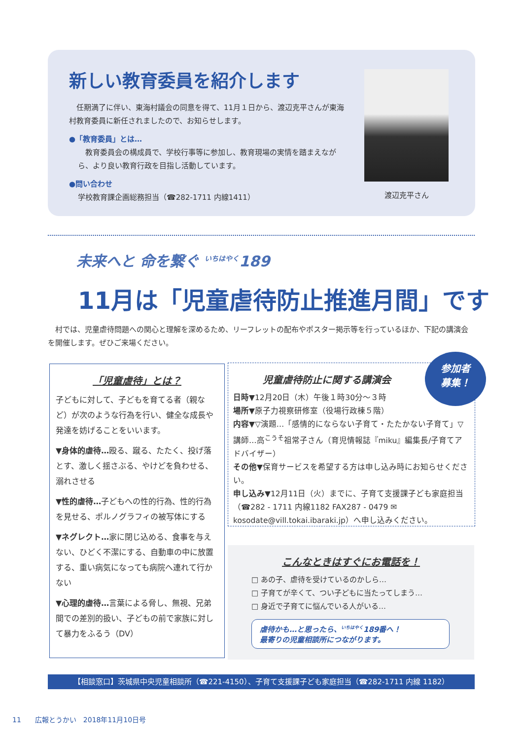新しい教育委員を紹介します
　任期満了に伴い、東海村議会の同意を得て、11月１日から、渡辺克平さんが東海村教育委員に新任されましたので、お知らせします。
●「教育委員」とは…
　教育委員会の構成員で、学校行事等に参加し、教育現場の実情を踏まえながら、より良い教育行政を目指し活動しています。
●問い合わせ
学校教育課企画総務担当（☎282-1711 内線1411）
渡辺克平さん
未来へと 命を繋ぐ <sup>いちはやく</sup>189
11月は「児童虐待防止推進月間」です
　村では、児童虐待問題への関心と理解を深めるため、リーフレットの配布やポスター掲示等を行っているほか、下記の講演会を開催します。ぜひご来場ください。
「児童虐待」とは？
子どもに対して、子どもを育てる者（親など）が次のような行為を行い、健全な成長や発達を妨げることをいいます。
▼身体的虐待…殴る、蹴る、たたく、投げ落とす、激しく揺さぶる、やけどを負わせる、溺れさせる
▼性的虐待…子どもへの性的行為、性的行為を見せる、ポルノグラフィの被写体にする
▼ネグレクト…家に閉じ込める、食事を与えない、ひどく不潔にする、自動車の中に放置する、重い病気になっても病院へ連れて行かない
▼心理的虐待…言葉による脅し、無視、兄弟間での差別的扱い、子どもの前で家族に対して暴力をふるう（DV）
児童虐待防止に関する講演会
日時▼12月20日（木）午後１時30分～３時
場所▼原子力視察研修室（役場行政棟５階）
内容▼▽演題…「感情的にならない子育て・たたかない子育て」▽講師…高<sup>こうそ</sup>祖常子さん（育児情報誌『miku』編集長/子育てアドバイザー）
その他▼保育サービスを希望する方は申し込み時にお知らせください。
申し込み▼12月11日（火）までに、子育て支援課子ども家庭担当（☎282 - 1711 内線1182 FAX287 - 0479 ✉kosodate@vill.tokai.ibaraki.jp）へ申し込みください。
参加者
募集！
こんなときはすぐにお電話を！
□ あの子、虐待を受けているのかしら…
□ 子育てが辛くて、つい子どもに当たってしまう…
□ 身近で子育てに悩んでいる人がいる…
虐待かも…と思ったら、<sup>いちはやく</sup>189番へ！
最寄りの児童相談所につながります。
【相談窓口】茨城県中央児童相談所（☎221-4150）、子育て支援課子ども家庭担当（☎282-1711 内線 1182）
11　　広報とうかい　2018年11月10日号